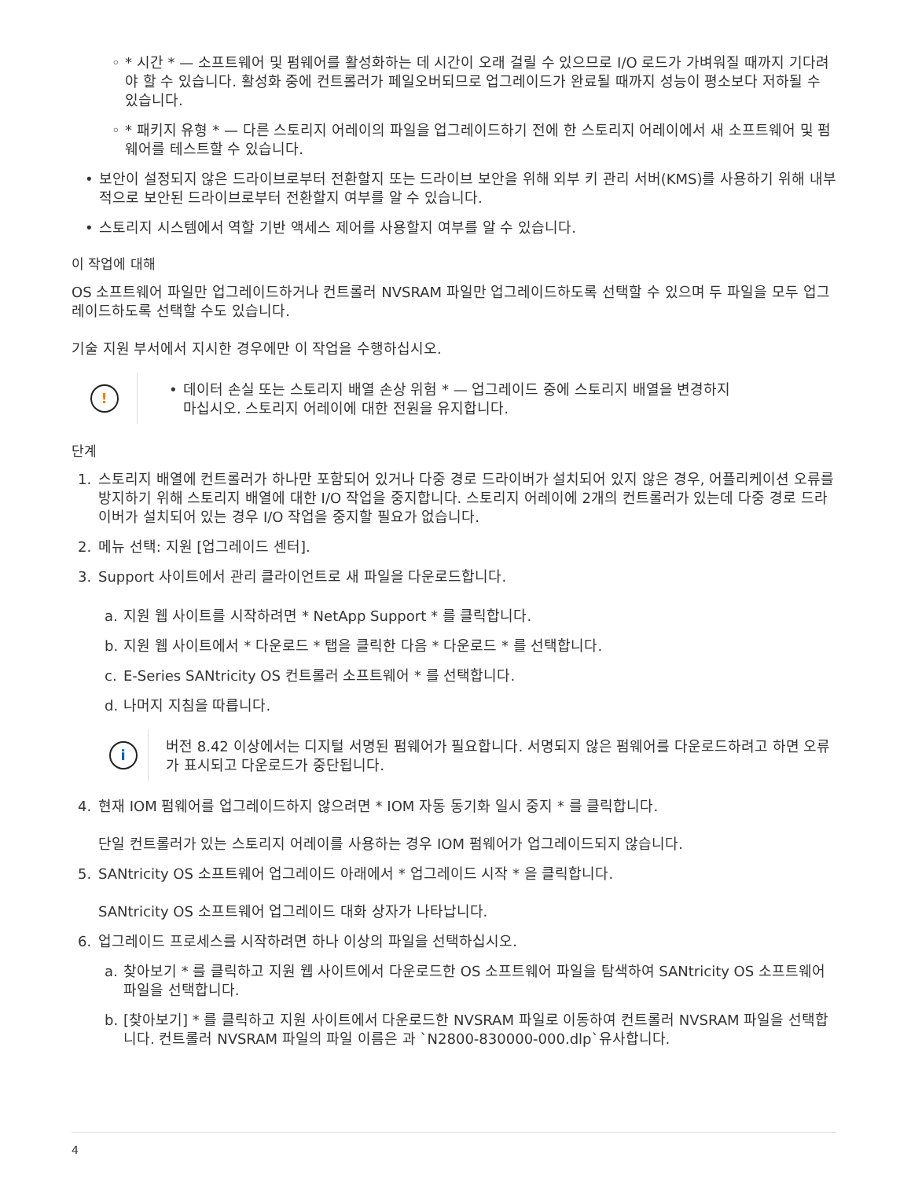◦ * 시간 * — 소프트웨어 및 펌웨어를 활성화하는 데 시간이 오래 걸릴 수 있으므로 I/O 로드가 가벼워질 때까지 기다려야 할 수 있습니다. 활성화 중에 컨트롤러가 페일오버되므로 업그레이드가 완료될 때까지 성능이 평소보다 저하될 수 있습니다.
◦ * 패키지 유형 * — 다른 스토리지 어레이의 파일을 업그레이드하기 전에 한 스토리지 어레이에서 새 소프트웨어 및 펌웨어를 테스트할 수 있습니다.
• 보안이 설정되지 않은 드라이브로부터 전환할지 또는 드라이브 보안을 위해 외부 키 관리 서버(KMS)를 사용하기 위해 내부적으로 보안된 드라이브로부터 전환할지 여부를 알 수 있습니다.
• 스토리지 시스템에서 역할 기반 액세스 제어를 사용할지 여부를 알 수 있습니다.
이 작업에 대해
OS 소프트웨어 파일만 업그레이드하거나 컨트롤러 NVSRAM 파일만 업그레이드하도록 선택할 수 있으며 두 파일을 모두 업그레이드하도록 선택할 수도 있습니다.
기술 지원 부서에서 지시한 경우에만 이 작업을 수행하십시오.
!
• 데이터 손실 또는 스토리지 배열 손상 위험 * — 업그레이드 중에 스토리지 배열을 변경하지
마십시오. 스토리지 어레이에 대한 전원을 유지합니다.
단계
1. 스토리지 배열에 컨트롤러가 하나만 포함되어 있거나 다중 경로 드라이버가 설치되어 있지 않은 경우, 어플리케이션 오류를 방지하기 위해 스토리지 배열에 대한 I/O 작업을 중지합니다. 스토리지 어레이에 2개의 컨트롤러가 있는데 다중 경로 드라이버가 설치되어 있는 경우 I/O 작업을 중지할 필요가 없습니다.
2. 메뉴 선택: 지원 [업그레이드 센터].
3. Support 사이트에서 관리 클라이언트로 새 파일을 다운로드합니다.
a. 지원 웹 사이트를 시작하려면 * NetApp Support * 를 클릭합니다.
b. 지원 웹 사이트에서 * 다운로드 * 탭을 클릭한 다음 * 다운로드 * 를 선택합니다.
c. E-Series SANtricity OS 컨트롤러 소프트웨어 * 를 선택합니다.
d. 나머지 지침을 따릅니다.
i
버전 8.42 이상에서는 디지털 서명된 펌웨어가 필요합니다. 서명되지 않은 펌웨어를 다운로드하려고 하면 오류가 표시되고 다운로드가 중단됩니다.
4. 현재 IOM 펌웨어를 업그레이드하지 않으려면 * IOM 자동 동기화 일시 중지 * 를 클릭합니다.
단일 컨트롤러가 있는 스토리지 어레이를 사용하는 경우 IOM 펌웨어가 업그레이드되지 않습니다.
5. SANtricity OS 소프트웨어 업그레이드 아래에서 * 업그레이드 시작 * 을 클릭합니다.
SANtricity OS 소프트웨어 업그레이드 대화 상자가 나타납니다.
6. 업그레이드 프로세스를 시작하려면 하나 이상의 파일을 선택하십시오.
a. 찾아보기 * 를 클릭하고 지원 웹 사이트에서 다운로드한 OS 소프트웨어 파일을 탐색하여 SANtricity OS 소프트웨어 파일을 선택합니다.
b. [찾아보기] * 를 클릭하고 지원 사이트에서 다운로드한 NVSRAM 파일로 이동하여 컨트롤러 NVSRAM 파일을 선택합니다. 컨트롤러 NVSRAM 파일의 파일 이름은 과 `N2800-830000-000.dlp`유사합니다.
4